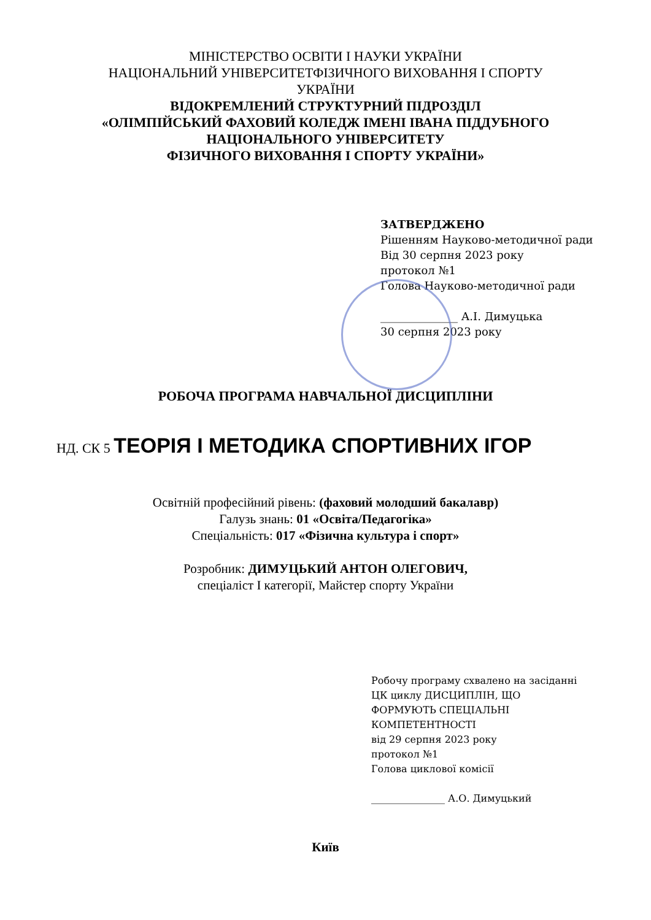МІНІСТЕРСТВО ОСВІТИ І НАУКИ УКРАЇНИ
НАЦІОНАЛЬНИЙ УНІВЕРСИТЕТФІЗИЧНОГО ВИХОВАННЯ І СПОРТУ
УКРАЇНИ
ВІДОКРЕМЛЕНИЙ СТРУКТУРНИЙ ПІДРОЗДІЛ
«ОЛІМПІЙСЬКИЙ ФАХОВИЙ КОЛЕДЖ ІМЕНІ ІВАНА ПІДДУБНОГО
НАЦІОНАЛЬНОГО УНІВЕРСИТЕТУ
ФІЗИЧНОГО ВИХОВАННЯ І СПОРТУ УКРАЇНИ»
ЗАТВЕРДЖЕНО
Рішенням Науково-методичної ради
Від 30 серпня 2023 року
протокол №1
Голова Науково-методичної ради
______________ А.І. Димуцька
30 серпня 2023 року
РОБОЧА ПРОГРАМА НАВЧАЛЬНОЇ ДИСЦИПЛІНИ
НД. СК 5 ТЕОРІЯ І МЕТОДИКА СПОРТИВНИХ ІГОР
Освітній професійний рівень: (фаховий молодший бакалавр)
Галузь знань: 01 «Освіта/Педагогіка»
Спеціальність: 017 «Фізична культура і спорт»
Розробник: ДИМУЦЬКИЙ АНТОН ОЛЕГОВИЧ,
спеціаліст І категорії, Майстер спорту України
Робочу програму схвалено на засіданні
ЦК циклу ДИСЦИПЛІН, ЩО
ФОРМУЮТЬ СПЕЦІАЛЬНІ
КОМПЕТЕНТНОСТІ
від 29 серпня 2023 року
протокол №1
Голова циклової комісії
_______________ А.О. Димуцький
Київ